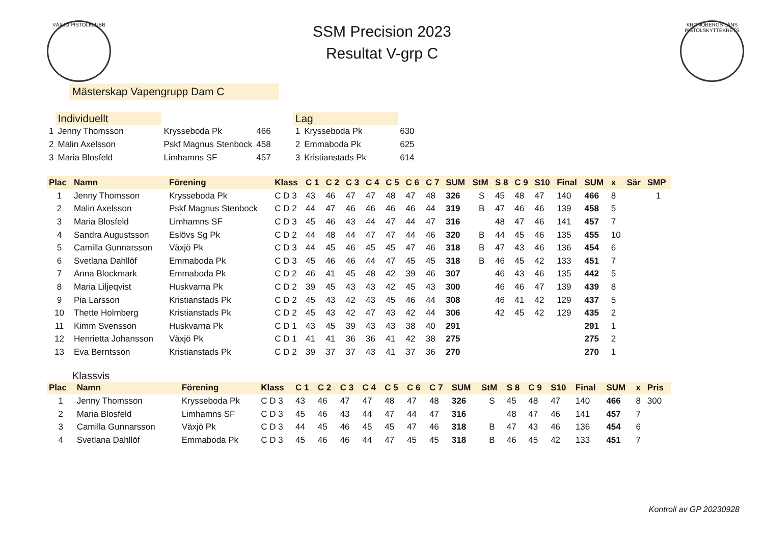VÄXJÖ PISTOLKLUBB
KRONOBERGS LÄNS PISTOLSKYTTEKRETS
SSM Precision 2023
Resultat V-grp C
Mästerskap Vapengrupp Dam C
| | Individuellt | | |
| 1 | Jenny Thomsson | Krysseboda Pk | 466 |
| 2 | Malin Axelsson | Pskf Magnus Stenbock | 458 |
| 3 | Maria Blosfeld | Limhamns SF | 457 |
| Lag | | |
| 1 | Krysseboda Pk | 630 |
| 2 | Emmaboda Pk | 625 |
| 3 | Kristianstads Pk | 614 |
| Plac | Namn | Förening | Klass | C 1 | C 2 | C 3 | C 4 | C 5 | C 6 | C 7 | SUM | StM | S 8 | C 9 | S10 | Final | SUM | x | Sär | SMP |
| --- | --- | --- | --- | --- | --- | --- | --- | --- | --- | --- | --- | --- | --- | --- | --- | --- | --- | --- | --- | --- |
| 1 | Jenny Thomsson | Krysseboda Pk | C D 3 | 43 | 46 | 47 | 47 | 48 | 47 | 48 | 326 | S | 45 | 48 | 47 | 140 | 466 | 8 | | 1 |
| 2 | Malin Axelsson | Pskf Magnus Stenbock | C D 2 | 44 | 47 | 46 | 46 | 46 | 46 | 44 | 319 | B | 47 | 46 | 46 | 139 | 458 | 5 | | |
| 3 | Maria Blosfeld | Limhamns SF | C D 3 | 45 | 46 | 43 | 44 | 47 | 44 | 47 | 316 | | 48 | 47 | 46 | 141 | 457 | 7 | | |
| 4 | Sandra Augustsson | Eslövs Sg Pk | C D 2 | 44 | 48 | 44 | 47 | 47 | 44 | 46 | 320 | B | 44 | 45 | 46 | 135 | 455 | 10 | | |
| 5 | Camilla Gunnarsson | Växjö Pk | C D 3 | 44 | 45 | 46 | 45 | 45 | 47 | 46 | 318 | B | 47 | 43 | 46 | 136 | 454 | 6 | | |
| 6 | Svetlana Dahllöf | Emmaboda Pk | C D 3 | 45 | 46 | 46 | 44 | 47 | 45 | 45 | 318 | B | 46 | 45 | 42 | 133 | 451 | 7 | | |
| 7 | Anna Blockmark | Emmaboda Pk | C D 2 | 46 | 41 | 45 | 48 | 42 | 39 | 46 | 307 | | 46 | 43 | 46 | 135 | 442 | 5 | | |
| 8 | Maria Liljeqvist | Huskvarna Pk | C D 2 | 39 | 45 | 43 | 43 | 42 | 45 | 43 | 300 | | 46 | 46 | 47 | 139 | 439 | 8 | | |
| 9 | Pia Larsson | Kristianstads Pk | C D 2 | 45 | 43 | 42 | 43 | 45 | 46 | 44 | 308 | | 46 | 41 | 42 | 129 | 437 | 5 | | |
| 10 | Thette Holmberg | Kristianstads Pk | C D 2 | 45 | 43 | 42 | 47 | 43 | 42 | 44 | 306 | | 42 | 45 | 42 | 129 | 435 | 2 | | |
| 11 | Kimm Svensson | Huskvarna Pk | C D 1 | 43 | 45 | 39 | 43 | 43 | 38 | 40 | 291 | | | | | | 291 | 1 | | |
| 12 | Henrietta Johansson | Växjö Pk | C D 1 | 41 | 41 | 36 | 36 | 41 | 42 | 38 | 275 | | | | | | 275 | 2 | | |
| 13 | Eva Berntsson | Kristianstads Pk | C D 2 | 39 | 37 | 37 | 43 | 41 | 37 | 36 | 270 | | | | | | 270 | 1 | | |
Klassvis
| Plac | Namn | Förening | Klass | C 1 | C 2 | C 3 | C 4 | C 5 | C 6 | C 7 | SUM | StM | S 8 | C 9 | S10 | Final | SUM | x | Pris |
| --- | --- | --- | --- | --- | --- | --- | --- | --- | --- | --- | --- | --- | --- | --- | --- | --- | --- | --- | --- |
| 1 | Jenny Thomsson | Krysseboda Pk | C D 3 | 43 | 46 | 47 | 47 | 48 | 47 | 48 | 326 | S | 45 | 48 | 47 | 140 | 466 | 8 | 300 |
| 2 | Maria Blosfeld | Limhamns SF | C D 3 | 45 | 46 | 43 | 44 | 47 | 44 | 47 | 316 | | 48 | 47 | 46 | 141 | 457 | 7 | |
| 3 | Camilla Gunnarsson | Växjö Pk | C D 3 | 44 | 45 | 46 | 45 | 45 | 47 | 46 | 318 | B | 47 | 43 | 46 | 136 | 454 | 6 | |
| 4 | Svetlana Dahllöf | Emmaboda Pk | C D 3 | 45 | 46 | 46 | 44 | 47 | 45 | 45 | 318 | B | 46 | 45 | 42 | 133 | 451 | 7 | |
Kontroll av GP 20230928